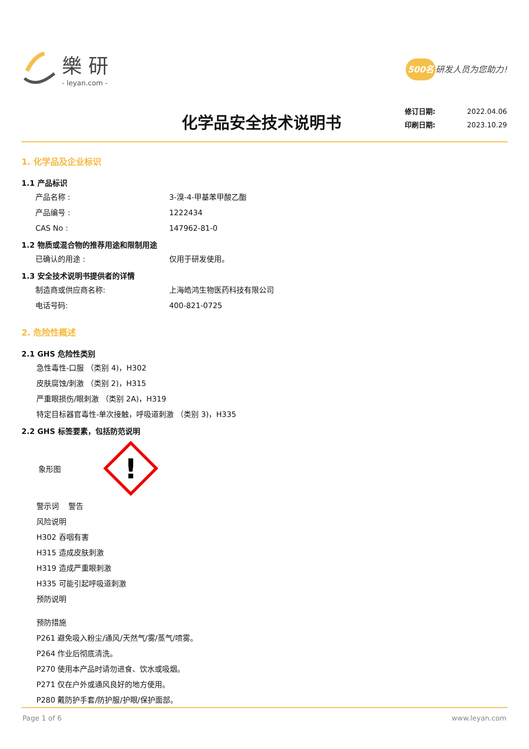樂 研
- leyan.com -
500名 研发人员为您助力!
化学品安全技术说明书
修订日期: 2022.04.06
印刷日期: 2023.10.29
1. 化学品及企业标识
1.1 产品标识
产品名称 : 3-溴-4-甲基苯甲酸乙酯
产品编号 : 1222434
CAS No : 147962-81-0
1.2 物质或混合物的推荐用途和限制用途
已确认的用途 : 仅用于研发使用。
1.3 安全技术说明书提供者的详情
制造商或供应商名称: 上海皓鸿生物医药科技有限公司
电话号码: 400-821-0725
2. 危险性概述
2.1 GHS 危险性类别
急性毒性-口服 （类别 4)，H302
皮肤腐蚀/刺激 （类别 2)，H315
严重眼损伤/眼刺激 （类别 2A)，H319
特定目标器官毒性-单次接触，呼吸道刺激 （类别 3)，H335
2.2 GHS 标签要素，包括防范说明
象形图
!
警示词 警告
风险说明
H302 吞咽有害
H315 造成皮肤刺激
H319 造成严重眼刺激
H335 可能引起呼吸道刺激
预防说明
预防措施
P261 避免吸入粉尘/通风/天然气/雾/蒸气/喷雾。
P264 作业后彻底清洗。
P270 使用本产品时请勿进食、饮水或吸烟。
P271 仅在户外或通风良好的地方使用。
P280 戴防护手套/防护服/护眼/保护面部。
Page 1 of 6 www.leyan.com